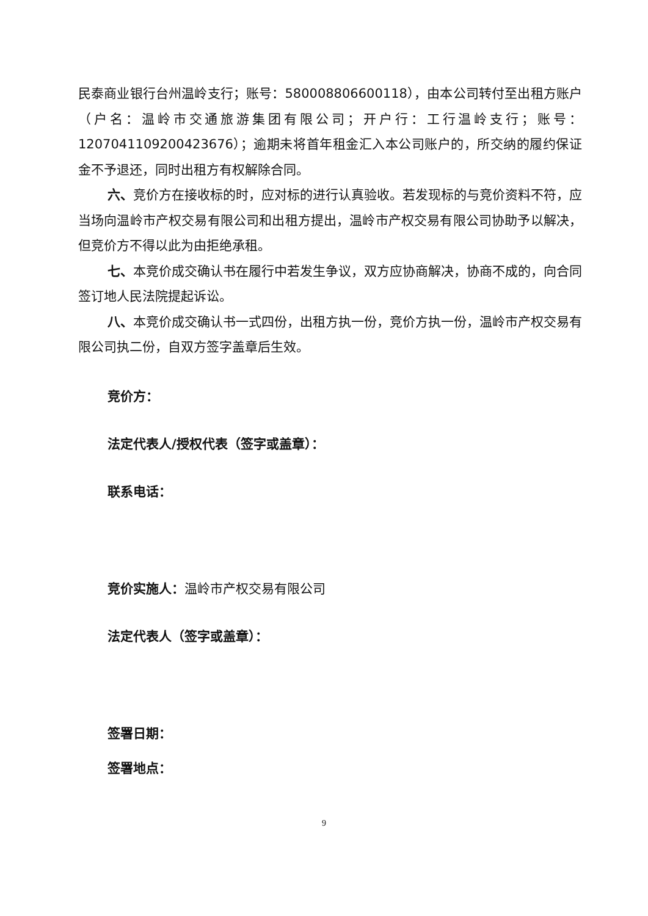民泰商业银行台州温岭支行；账号：580008806600118），由本公司转付至出租方账户（户名：温岭市交通旅游集团有限公司；开户行：工行温岭支行；账号：1207041109200423676）；逾期未将首年租金汇入本公司账户的，所交纳的履约保证金不予退还，同时出租方有权解除合同。
六、竞价方在接收标的时，应对标的进行认真验收。若发现标的与竞价资料不符，应当场向温岭市产权交易有限公司和出租方提出，温岭市产权交易有限公司协助予以解决，但竞价方不得以此为由拒绝承租。
七、本竞价成交确认书在履行中若发生争议，双方应协商解决，协商不成的，向合同签订地人民法院提起诉讼。
八、本竞价成交确认书一式四份，出租方执一份，竞价方执一份，温岭市产权交易有限公司执二份，自双方签字盖章后生效。
竞价方：
法定代表人/授权代表（签字或盖章）：
联系电话：
竞价实施人：温岭市产权交易有限公司
法定代表人（签字或盖章）：
签署日期：
签署地点：
9